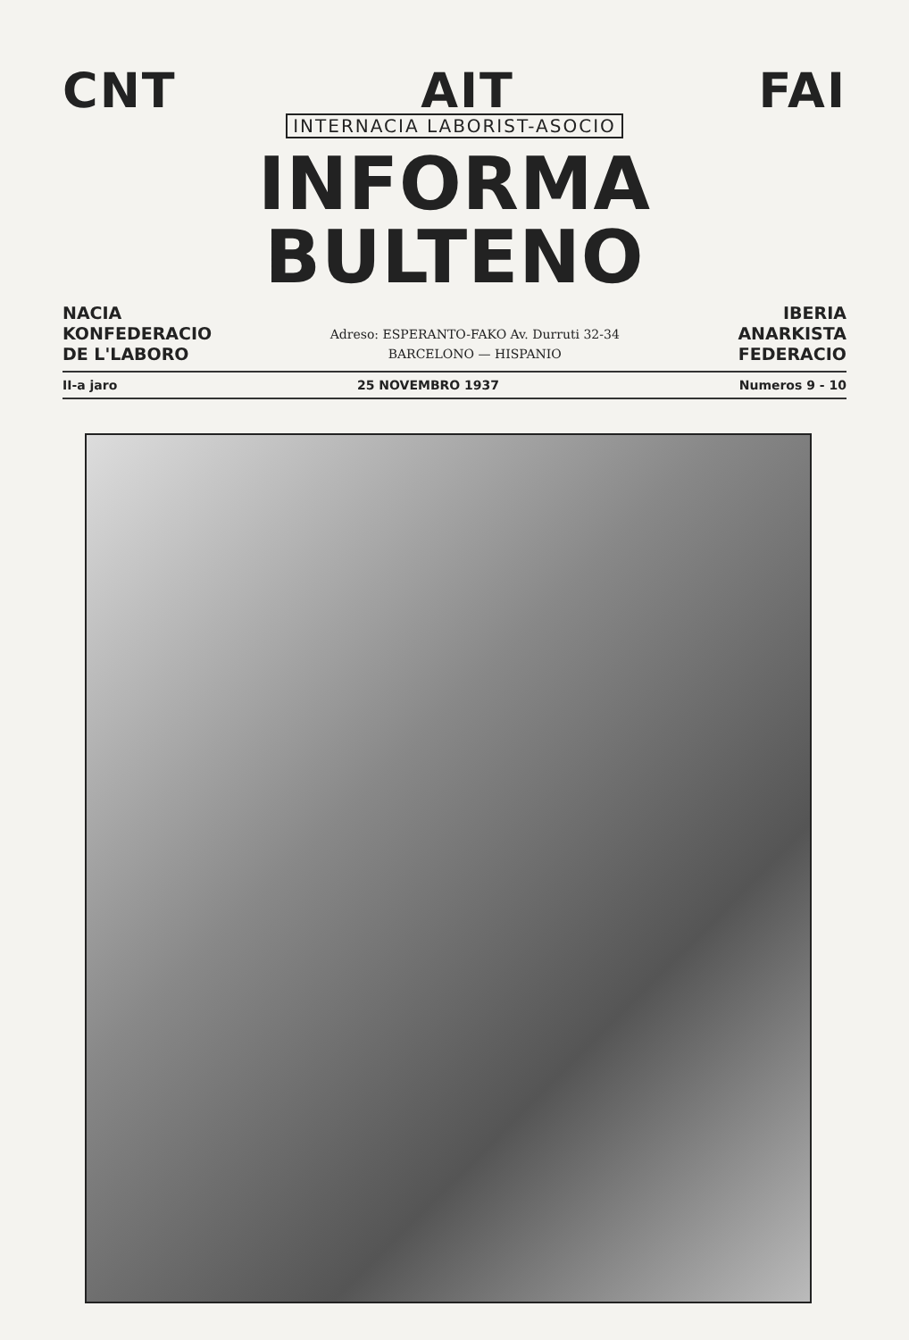CNT AIT FAI
INTERNACIA LABORIST-ASOCIO
INFORMA BULTENO
NACIA
KONFEDERACIO
DE L'LABORO
Adreso: ESPERANTO-FAKO Av. Durruti 32-34
BARCELONO — HISPANIO
IBERIA
ANARKISTA
FEDERACIO
II-a jaro 25 NOVEMBRO 1937 Numeros 9 - 10